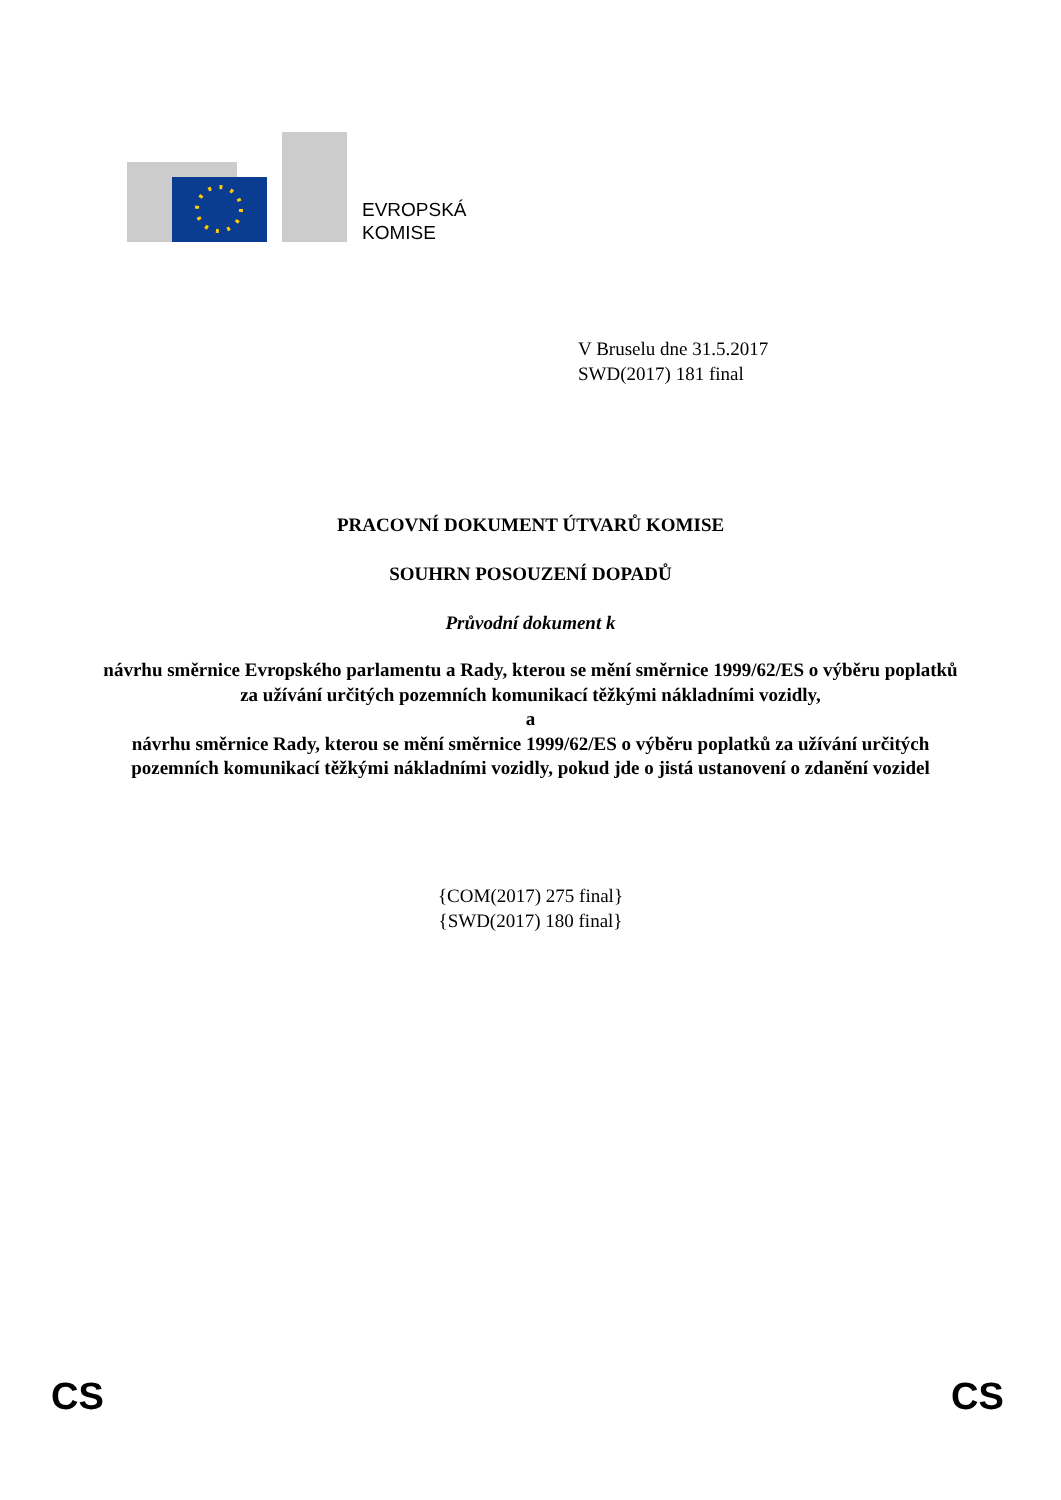EVROPSKÁ
KOMISE
V Bruselu dne 31.5.2017
SWD(2017) 181 final
PRACOVNÍ DOKUMENT ÚTVARŮ KOMISE
SOUHRN POSOUZENÍ DOPADŮ
Průvodní dokument k
návrhu směrnice Evropského parlamentu a Rady, kterou se mění směrnice 1999/62/ES o výběru poplatků za užívání určitých pozemních komunikací těžkými nákladními vozidly,
a
návrhu směrnice Rady, kterou se mění směrnice 1999/62/ES o výběru poplatků za užívání určitých pozemních komunikací těžkými nákladními vozidly, pokud jde o jistá ustanovení o zdanění vozidel
{COM(2017) 275 final}
{SWD(2017) 180 final}
CS CS